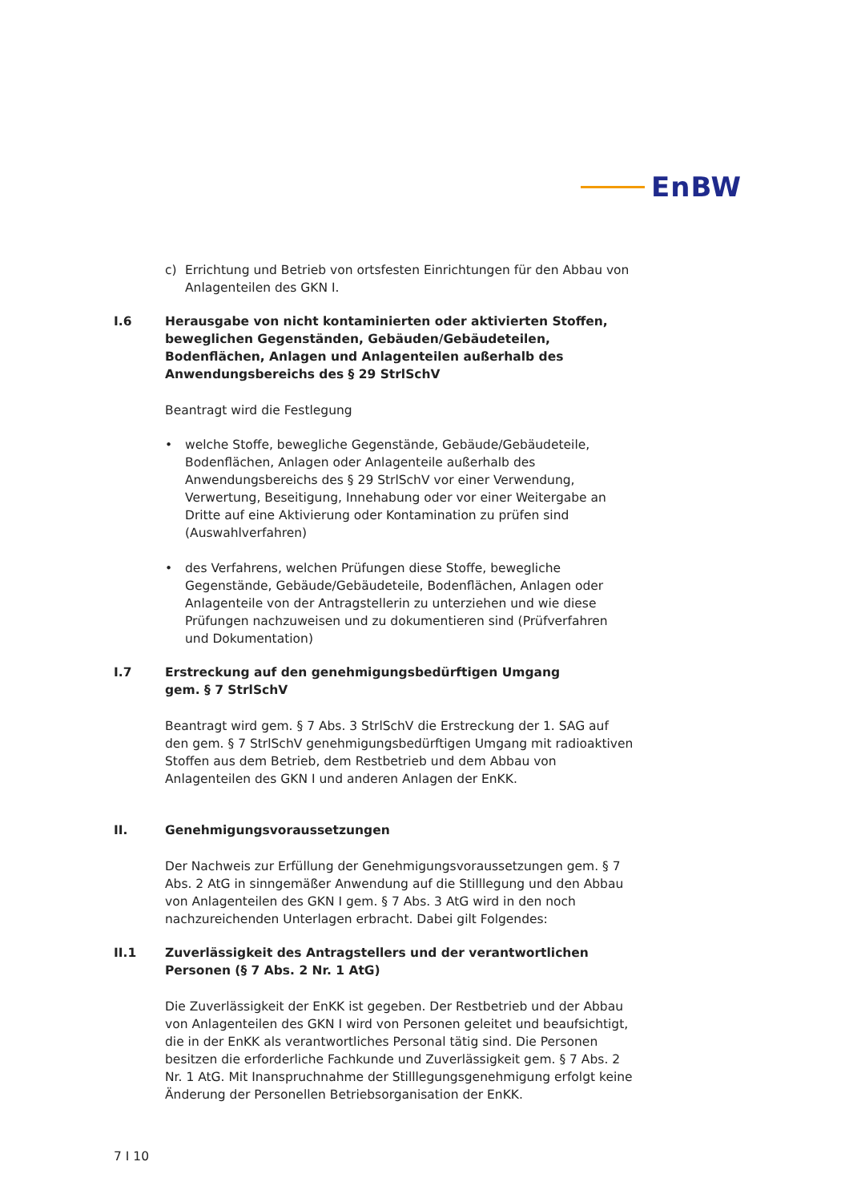EnBW
c) Errichtung und Betrieb von ortsfesten Einrichtungen für den Abbau von Anlagenteilen des GKN I.
I.6 Herausgabe von nicht kontaminierten oder aktivierten Stoffen, beweglichen Gegenständen, Gebäuden/Gebäudeteilen, Bodenflächen, Anlagen und Anlagenteilen außerhalb des Anwendungsbereichs des § 29 StrlSchV
Beantragt wird die Festlegung
• welche Stoffe, bewegliche Gegenstände, Gebäude/Gebäudeteile, Bodenflächen, Anlagen oder Anlagenteile außerhalb des Anwendungsbereichs des § 29 StrlSchV vor einer Verwendung, Verwertung, Beseitigung, Innehabung oder vor einer Weitergabe an Dritte auf eine Aktivierung oder Kontamination zu prüfen sind (Auswahlverfahren)
• des Verfahrens, welchen Prüfungen diese Stoffe, bewegliche Gegenstände, Gebäude/Gebäudeteile, Bodenflächen, Anlagen oder Anlagenteile von der Antragstellerin zu unterziehen und wie diese Prüfungen nachzuweisen und zu dokumentieren sind (Prüfverfahren und Dokumentation)
I.7 Erstreckung auf den genehmigungsbedürftigen Umgang
gem. § 7 StrlSchV
Beantragt wird gem. § 7 Abs. 3 StrlSchV die Erstreckung der 1. SAG auf den gem. § 7 StrlSchV genehmigungsbedürftigen Umgang mit radioaktiven Stoffen aus dem Betrieb, dem Restbetrieb und dem Abbau von Anlagenteilen des GKN I und anderen Anlagen der EnKK.
II. Genehmigungsvoraussetzungen
Der Nachweis zur Erfüllung der Genehmigungsvoraussetzungen gem. § 7 Abs. 2 AtG in sinngemäßer Anwendung auf die Stilllegung und den Abbau von Anlagenteilen des GKN I gem. § 7 Abs. 3 AtG wird in den noch nachzureichenden Unterlagen erbracht. Dabei gilt Folgendes:
II.1 Zuverlässigkeit des Antragstellers und der verantwortlichen Personen (§ 7 Abs. 2 Nr. 1 AtG)
Die Zuverlässigkeit der EnKK ist gegeben. Der Restbetrieb und der Abbau von Anlagenteilen des GKN I wird von Personen geleitet und beaufsichtigt, die in der EnKK als verantwortliches Personal tätig sind. Die Personen besitzen die erforderliche Fachkunde und Zuverlässigkeit gem. § 7 Abs. 2 Nr. 1 AtG. Mit Inanspruchnahme der Stilllegungsgenehmigung erfolgt keine Änderung der Personellen Betriebsorganisation der EnKK.
7 I 10